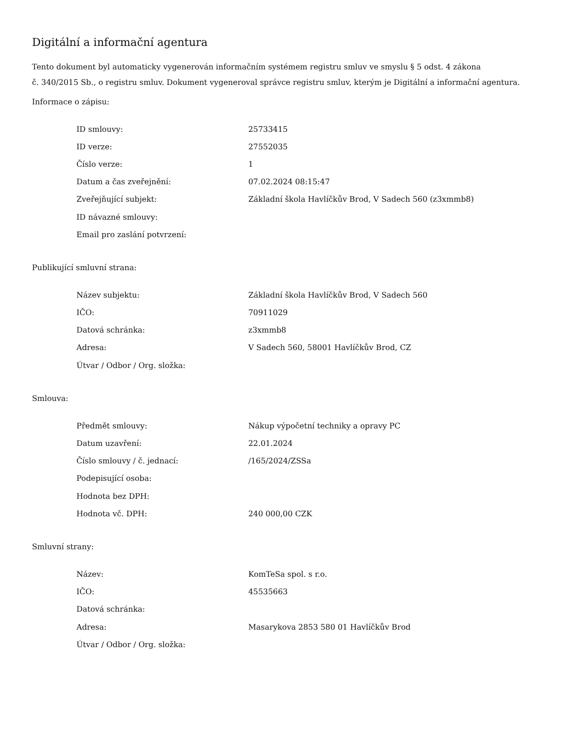Digitální a informační agentura
Tento dokument byl automaticky vygenerován informačním systémem registru smluv ve smyslu § 5 odst. 4 zákona
č. 340/2015 Sb., o registru smluv. Dokument vygeneroval správce registru smluv, kterým je Digitální a informační agentura.
Informace o zápisu:
| ID smlouvy: | 25733415 |
| ID verze: | 27552035 |
| Číslo verze: | 1 |
| Datum a čas zveřejnění: | 07.02.2024 08:15:47 |
| Zveřejňující subjekt: | Základní škola Havlíčkův Brod, V Sadech 560 (z3xmmb8) |
| ID návazné smlouvy: | |
| Email pro zaslání potvrzení: | |
Publikující smluvní strana:
| Název subjektu: | Základní škola Havlíčkův Brod, V Sadech 560 |
| IČO: | 70911029 |
| Datová schránka: | z3xmmb8 |
| Adresa: | V Sadech 560, 58001 Havlíčkův Brod, CZ |
| Útvar / Odbor / Org. složka: | |
Smlouva:
| Předmět smlouvy: | Nákup výpočetní techniky a opravy PC |
| Datum uzavření: | 22.01.2024 |
| Číslo smlouvy / č. jednací: | /165/2024/ZSSa |
| Podepisující osoba: | |
| Hodnota bez DPH: | |
| Hodnota vč. DPH: | 240 000,00 CZK |
Smluvní strany:
| Název: | KomTeSa spol. s r.o. |
| IČO: | 45535663 |
| Datová schránka: | |
| Adresa: | Masarykova 2853 580 01 Havlíčkův Brod |
| Útvar / Odbor / Org. složka: | |